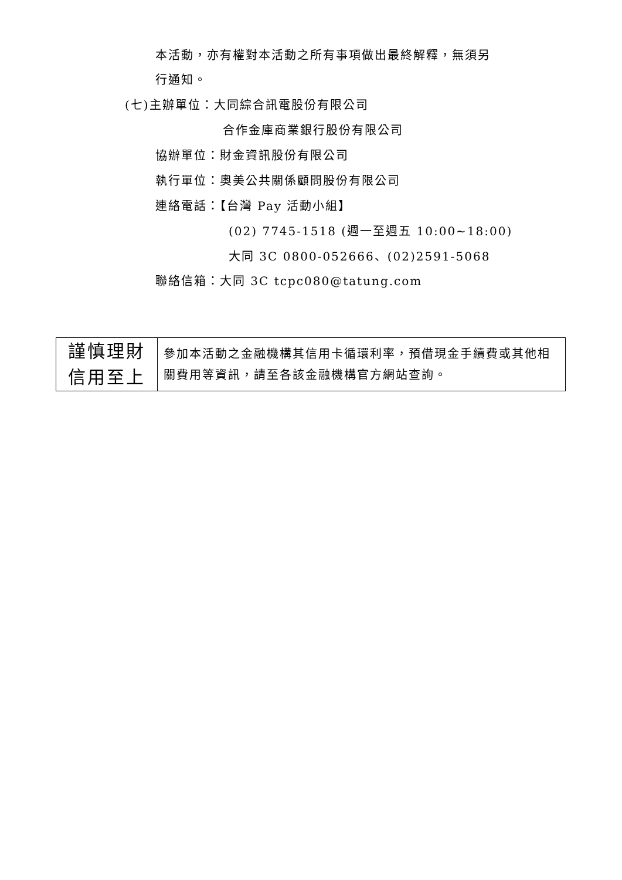本活動，亦有權對本活動之所有事項做出最終解釋，無須另
行通知。
(七)主辦單位：大同綜合訊電股份有限公司
合作金庫商業銀行股份有限公司
協辦單位：財金資訊股份有限公司
執行單位：奧美公共關係顧問股份有限公司
連絡電話：【台灣 Pay 活動小組】
(02) 7745-1518 (週一至週五 10:00~18:00)
大同 3C 0800-052666、(02)2591-5068
聯絡信箱：大同 3C tcpc080@tatung.com
| 謹慎理財 信用至上 | 參加本活動之金融機構其信用卡循環利率，預借現金手續費或其他相關費用等資訊，請至各該金融機構官方網站查詢。 |